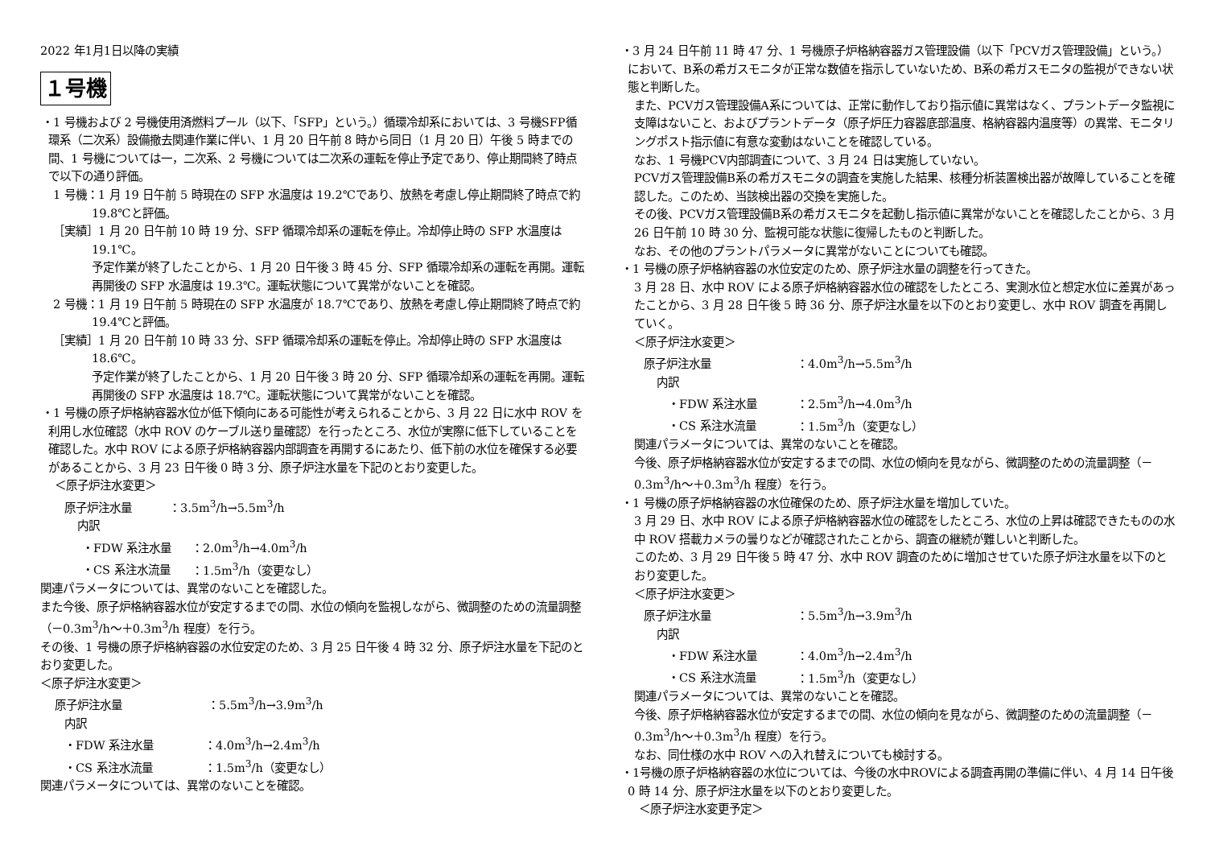2022 年1月1日以降の実績
１号機
・1 号機および 2 号機使用済燃料プール（以下、「SFP」という。）循環冷却系においては、3 号機SFP循環系（二次系）設備撤去関連作業に伴い、1 月 20 日午前 8 時から同日（1 月 20 日）午後 5 時までの間、1 号機については一，二次系、2 号機については二次系の運転を停止予定であり、停止期間終了時点で以下の通り評価。
1 号機：1 月 19 日午前 5 時現在の SFP 水温度は 19.2℃であり、放熱を考慮し停止期間終了時点で約 19.8℃と評価。
［実績］1 月 20 日午前 10 時 19 分、SFP 循環冷却系の運転を停止。冷却停止時の SFP 水温度は 19.1℃。
予定作業が終了したことから、1 月 20 日午後 3 時 45 分、SFP 循環冷却系の運転を再開。運転再開後の SFP 水温度は 19.3℃。運転状態について異常がないことを確認。
2 号機：1 月 19 日午前 5 時現在の SFP 水温度が 18.7℃であり、放熱を考慮し停止期間終了時点で約 19.4℃と評価。
［実績］1 月 20 日午前 10 時 33 分、SFP 循環冷却系の運転を停止。冷却停止時の SFP 水温度は 18.6℃。
予定作業が終了したことから、1 月 20 日午後 3 時 20 分、SFP 循環冷却系の運転を再開。運転再開後の SFP 水温度は 18.7℃。運転状態について異常がないことを確認。
・1 号機の原子炉格納容器水位が低下傾向にある可能性が考えられることから、3 月 22 日に水中 ROV を利用し水位確認（水中 ROV のケーブル送り量確認）を行ったところ、水位が実際に低下していることを確認した。水中 ROV による原子炉格納容器内部調査を再開するにあたり、低下前の水位を確保する必要があることから、3 月 23 日午後 0 時 3 分、原子炉注水量を下記のとおり変更した。
＜原子炉注水変更＞
原子炉注水量 ：3.5m<sup>3</sup>/h→5.5m<sup>3</sup>/h
内訳
・FDW 系注水量 ：2.0m<sup>3</sup>/h→4.0m<sup>3</sup>/h
・CS 系注水流量 ：1.5m<sup>3</sup>/h（変更なし）
関連パラメータについては、異常のないことを確認した。
また今後、原子炉格納容器水位が安定するまでの間、水位の傾向を監視しながら、微調整のための流量調整（－0.3m<sup>3</sup>/h～＋0.3m<sup>3</sup>/h 程度）を行う。
その後、1 号機の原子炉格納容器の水位安定のため、3 月 25 日午後 4 時 32 分、原子炉注水量を下記のとおり変更した。
＜原子炉注水変更＞
原子炉注水量 ：5.5m<sup>3</sup>/h→3.9m<sup>3</sup>/h
内訳
・FDW 系注水量 ：4.0m<sup>3</sup>/h→2.4m<sup>3</sup>/h
・CS 系注水流量 ：1.5m<sup>3</sup>/h（変更なし）
関連パラメータについては、異常のないことを確認。
・3 月 24 日午前 11 時 47 分、1 号機原子炉格納容器ガス管理設備（以下「PCVガス管理設備」という。）において、B系の希ガスモニタが正常な数値を指示していないため、B系の希ガスモニタの監視ができない状態と判断した。
また、PCVガス管理設備A系については、正常に動作しており指示値に異常はなく、プラントデータ監視に支障はないこと、およびプラントデータ（原子炉圧力容器底部温度、格納容器内温度等）の異常、モニタリングポスト指示値に有意な変動はないことを確認している。
なお、1 号機PCV内部調査について、3 月 24 日は実施していない。
PCVガス管理設備B系の希ガスモニタの調査を実施した結果、核種分析装置検出器が故障していることを確認した。このため、当該検出器の交換を実施した。
その後、PCVガス管理設備B系の希ガスモニタを起動し指示値に異常がないことを確認したことから、3 月 26 日午前 10 時 30 分、監視可能な状態に復帰したものと判断した。
なお、その他のプラントパラメータに異常がないことについても確認。
・1 号機の原子炉格納容器の水位安定のため、原子炉注水量の調整を行ってきた。
3 月 28 日、水中 ROV による原子炉格納容器水位の確認をしたところ、実測水位と想定水位に差異があったことから、3 月 28 日午後 5 時 36 分、原子炉注水量を以下のとおり変更し、水中 ROV 調査を再開していく。
＜原子炉注水変更＞
原子炉注水量 ：4.0m<sup>3</sup>/h→5.5m<sup>3</sup>/h
内訳
・FDW 系注水量 ：2.5m<sup>3</sup>/h→4.0m<sup>3</sup>/h
・CS 系注水流量 ：1.5m<sup>3</sup>/h（変更なし）
関連パラメータについては、異常のないことを確認。
今後、原子炉格納容器水位が安定するまでの間、水位の傾向を見ながら、微調整のための流量調整（－0.3m<sup>3</sup>/h～＋0.3m<sup>3</sup>/h 程度）を行う。
・1 号機の原子炉格納容器の水位確保のため、原子炉注水量を増加していた。
3 月 29 日、水中 ROV による原子炉格納容器水位の確認をしたところ、水位の上昇は確認できたものの水中 ROV 搭載カメラの曇りなどが確認されたことから、調査の継続が難しいと判断した。
このため、3 月 29 日午後 5 時 47 分、水中 ROV 調査のために増加させていた原子炉注水量を以下のとおり変更した。
＜原子炉注水変更＞
原子炉注水量 ：5.5m<sup>3</sup>/h→3.9m<sup>3</sup>/h
内訳
・FDW 系注水量 ：4.0m<sup>3</sup>/h→2.4m<sup>3</sup>/h
・CS 系注水流量 ：1.5m<sup>3</sup>/h（変更なし）
関連パラメータについては、異常のないことを確認。
今後、原子炉格納容器水位が安定するまでの間、水位の傾向を見ながら、微調整のための流量調整（－0.3m<sup>3</sup>/h～＋0.3m<sup>3</sup>/h 程度）を行う。
なお、同仕様の水中 ROV への入れ替えについても検討する。
・1号機の原子炉格納容器の水位については、今後の水中ROVによる調査再開の準備に伴い、4 月 14 日午後 0 時 14 分、原子炉注水量を以下のとおり変更した。
＜原子炉注水変更予定＞